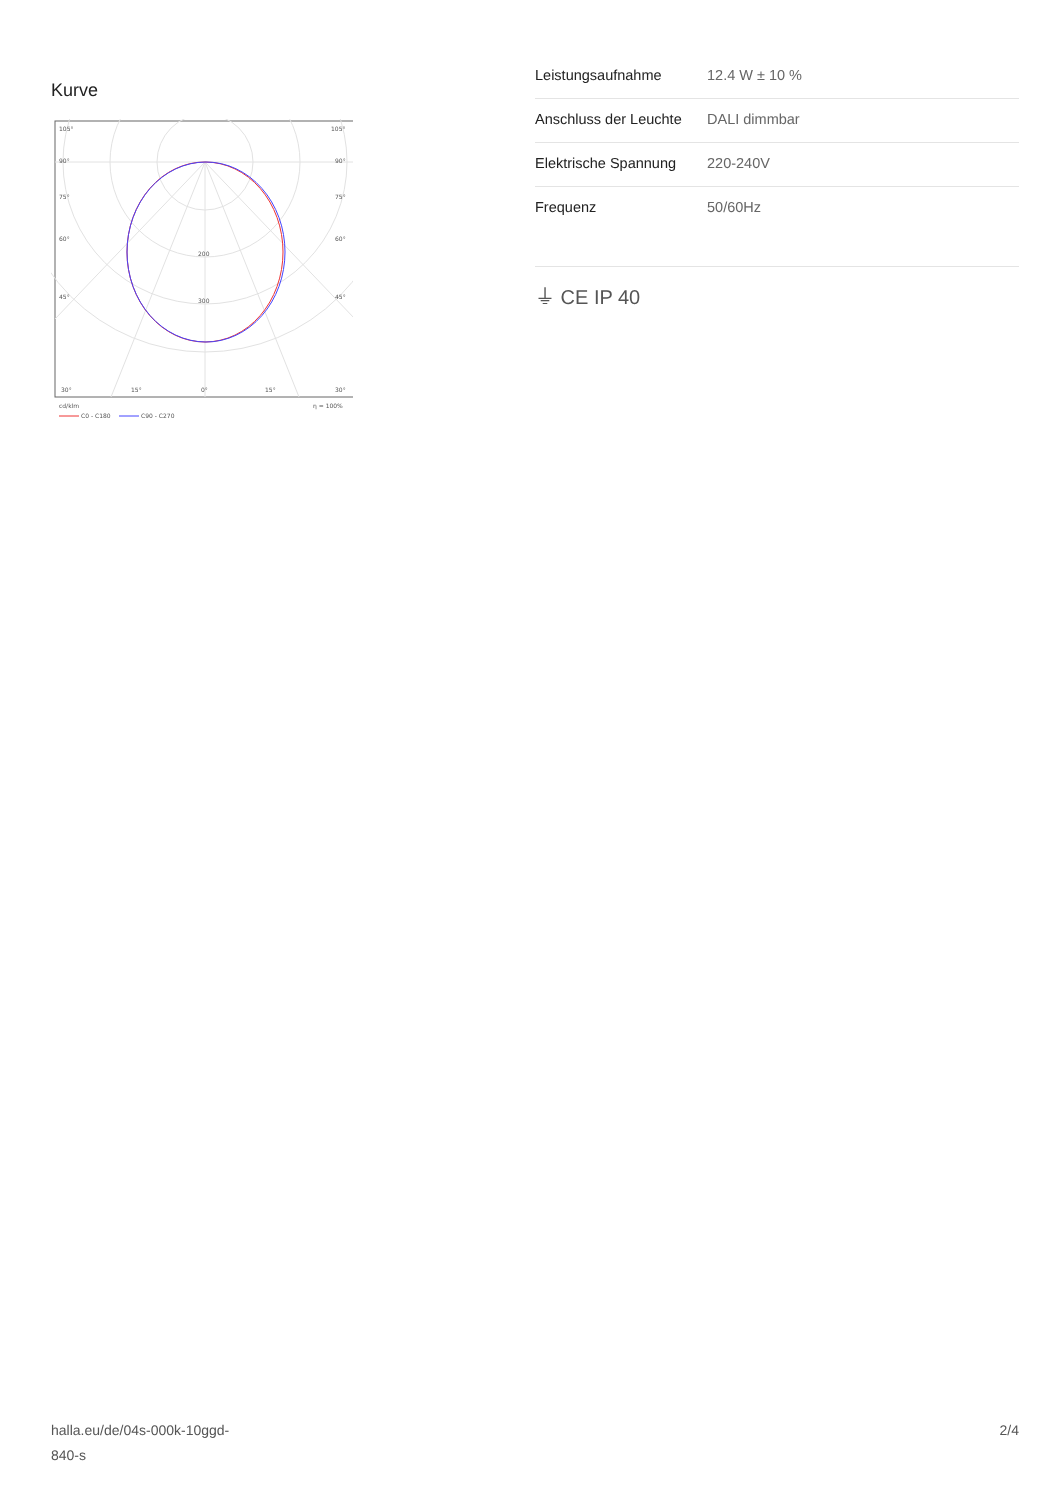Kurve
105°
105°
90°
90°
75°
75°
60°
60°
45°
45°
200
300
30°
15°
0°
15°
30°
cd/klm
η = 100%
C0 - C180
C90 - C270
| Leistungsaufnahme | 12.4 W ± 10 % |
| Anschluss der Leuchte | DALI dimmbar |
| Elektrische Spannung | 220-240V |
| Frequenz | 50/60Hz |
⏚ CE IP 40
halla.eu/de/04s-000k-10ggd-
840-s
2/4